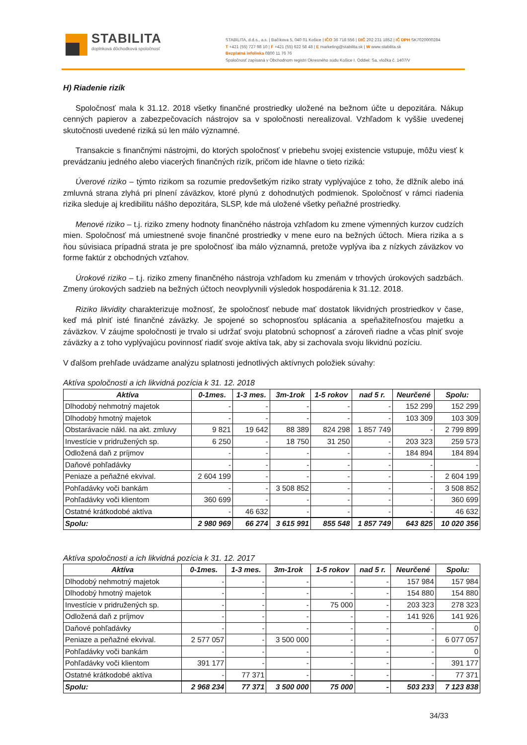STABILITA
doplnková dôchodková spoločnosť
STABILITA, d.d.s., a.s. | Bačíkova 5, 040 01 Košice | IČO 36 718 556 | DIČ 202 231 1852 | IČ DPH SK7020000284
T +421 (55) 727 98 10 | F +421 (55) 622 58 48 | E marketing@stabilita.sk | W www.stabilita.sk
Bezplatná infolinka 0800 11 76 76
Spoločnosť zapísaná v Obchodnom registri Okresného súdu Košice I. Oddiel: Sa, vložka č. 1407/V
H) Riadenie rizík
Spoločnosť mala k 31.12. 2018 všetky finančné prostriedky uložené na bežnom účte u depozitára. Nákup cenných papierov a zabezpečovacích nástrojov sa v spoločnosti nerealizoval. Vzhľadom k vyššie uvedenej skutočnosti uvedené riziká sú len málo významné.
Transakcie s finančnými nástrojmi, do ktorých spoločnosť v priebehu svojej existencie vstupuje, môžu viesť k prevádzaniu jedného alebo viacerých finančných rizík, pričom ide hlavne o tieto riziká:
Úverové riziko – týmto rizikom sa rozumie predovšetkým riziko straty vyplývajúce z toho, že dlžník alebo iná zmluvná strana zlyhá pri plnení záväzkov, ktoré plynú z dohodnutých podmienok. Spoločnosť v rámci riadenia rizika sleduje aj kredibilitu nášho depozitára, SLSP, kde má uložené všetky peňažné prostriedky.
Menové riziko – t.j. riziko zmeny hodnoty finančného nástroja vzhľadom ku zmene výmenných kurzov cudzích mien. Spoločnosť má umiestnené svoje finančné prostriedky v mene euro na bežných účtoch. Miera rizika a s ňou súvisiaca prípadná strata je pre spoločnosť iba málo významná, pretože vyplýva iba z nízkych záväzkov vo forme faktúr z obchodných vzťahov.
Úrokové riziko – t.j. riziko zmeny finančného nástroja vzhľadom ku zmenám v trhových úrokových sadzbách. Zmeny úrokových sadzieb na bežných účtoch neovplyvnili výsledok hospodárenia k 31.12. 2018.
Riziko likvidity charakterizuje možnosť, že spoločnosť nebude mať dostatok likvidných prostriedkov v čase, keď má plniť isté finančné záväzky. Je spojené so schopnosťou splácania a speňažiteľnosťou majetku a záväzkov. V záujme spoločnosti je trvalo si udržať svoju platobnú schopnosť a zároveň riadne a včas plniť svoje záväzky a z toho vyplývajúcu povinnosť riadiť svoje aktíva tak, aby si zachovala svoju likvidnú pozíciu.
V ďalšom prehľade uvádzame analýzu splatnosti jednotlivých aktívnych položiek súvahy:
Aktíva spoločnosti a ich likvidná pozícia k 31. 12. 2018
| Aktíva | 0-1mes. | 1-3 mes. | 3m-1rok | 1-5 rokov | nad 5 r. | Neurčené | Spolu: |
| --- | --- | --- | --- | --- | --- | --- | --- |
| Dlhodobý nehmotný majetok | - | - | - | - | - | 152 299 | 152 299 |
| Dlhodobý hmotný majetok | - | - | - | - | - | 103 309 | 103 309 |
| Obstarávacie nákl. na akt. zmluvy | 9 821 | 19 642 | 88 389 | 824 298 | 1 857 749 | - | 2 799 899 |
| Investície v pridružených sp. | 6 250 | - | 18 750 | 31 250 | - | 203 323 | 259 573 |
| Odložená daň z príjmov | - | - | - | - | - | 184 894 | 184 894 |
| Daňové pohľadávky | - | - | - | - | - | - | - |
| Peniaze a peňažné ekvival. | 2 604 199 | - | - | - | - | - | 2 604 199 |
| Pohľadávky voči bankám | - | - | 3 508 852 | - | - | - | 3 508 852 |
| Pohľadávky voči klientom | 360 699 | - | - | - | - | - | 360 699 |
| Ostatné krátkodobé aktíva | - | 46 632 | - | - | - | - | 46 632 |
| Spolu: | 2 980 969 | 66 274 | 3 615 991 | 855 548 | 1 857 749 | 643 825 | 10 020 356 |
Aktíva spoločnosti a ich likvidná pozícia k 31. 12. 2017
| Aktíva | 0-1mes. | 1-3 mes. | 3m-1rok | 1-5 rokov | nad 5 r. | Neurčené | Spolu: |
| --- | --- | --- | --- | --- | --- | --- | --- |
| Dlhodobý nehmotný majetok | - | - | - | - | - | 157 984 | 157 984 |
| Dlhodobý hmotný majetok | - | - | - | - | - | 154 880 | 154 880 |
| Investície v pridružených sp. | - | - | - | 75 000 | - | 203 323 | 278 323 |
| Odložená daň z príjmov | - | - | - | - | - | 141 926 | 141 926 |
| Daňové pohľadávky | - | - | - | - | - | - | 0 |
| Peniaze a peňažné ekvival. | 2 577 057 | - | 3 500 000 | - | - | - | 6 077 057 |
| Pohľadávky voči bankám | - | - | - | - | - | - | 0 |
| Pohľadávky voči klientom | 391 177 | - | - | - | - | - | 391 177 |
| Ostatné krátkodobé aktíva | - | 77 371 | - | - | - | - | 77 371 |
| Spolu: | 2 968 234 | 77 371 | 3 500 000 | 75 000 | - | 503 233 | 7 123 838 |
34/33